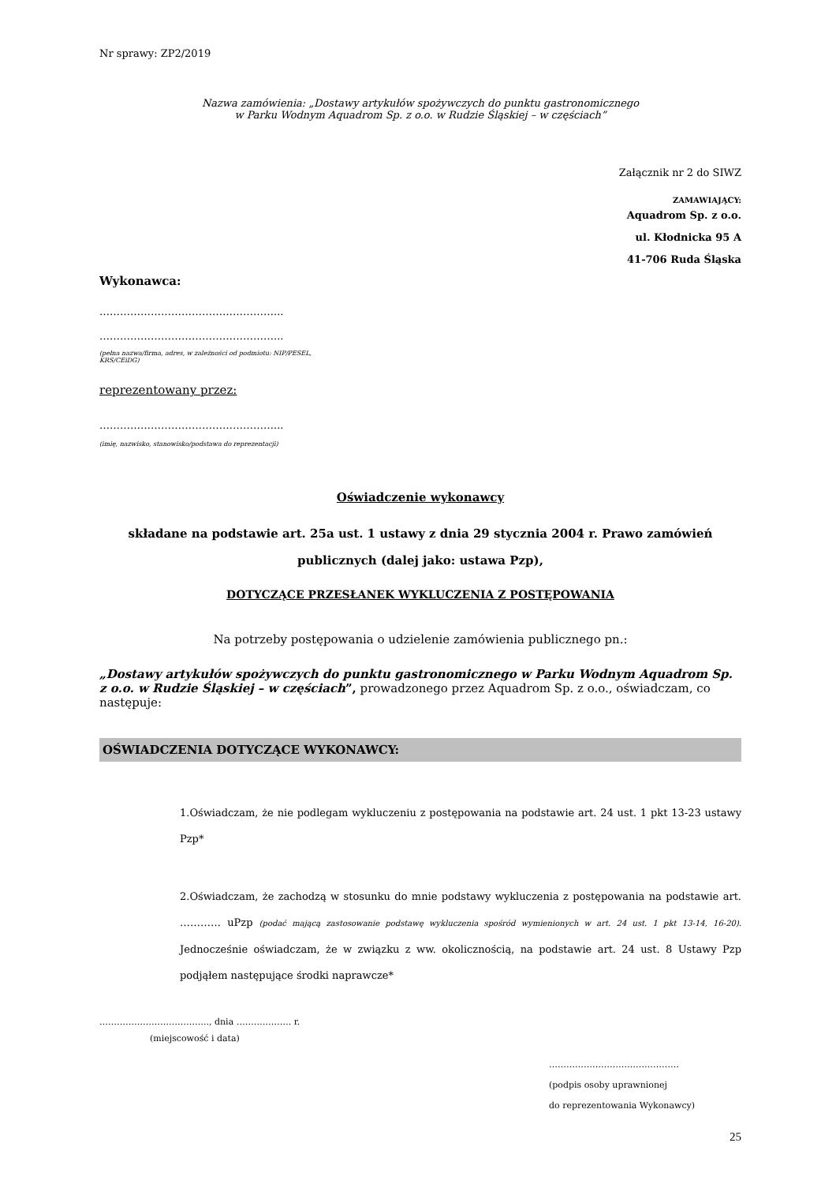Nr sprawy: ZP2/2019
Nazwa zamówienia: „Dostawy artykułów spożywczych do punktu gastronomicznego
w Parku Wodnym Aquadrom Sp. z o.o. w Rudzie Śląskiej – w częściach”
Załącznik nr 2 do SIWZ
ZAMAWIAJĄCY:
Aquadrom Sp. z o.o.
ul. Kłodnicka 95 A
41-706 Ruda Śląska
Wykonawca:
……………………………………………...
……………………………………………...
(pełna nazwa/firma, adres, w zależności od podmiotu: NIP/PESEL,
KRS/CEiDG)
reprezentowany przez:
……………………………………………...
(imię, nazwisko, stanowisko/podstawa do reprezentacji)
Oświadczenie wykonawcy
składane na podstawie art. 25a ust. 1 ustawy z dnia 29 stycznia 2004 r. Prawo zamówień
publicznych (dalej jako: ustawa Pzp),
DOTYCZĄCE PRZESŁANEK WYKLUCZENIA Z POSTĘPOWANIA
Na potrzeby postępowania o udzielenie zamówienia publicznego pn.:
„Dostawy artykułów spożywczych do punktu gastronomicznego w Parku Wodnym Aquadrom Sp. z o.o. w Rudzie Śląskiej – w częściach”, prowadzonego przez Aquadrom Sp. z o.o., oświadczam, co następuje:
OŚWIADCZENIA DOTYCZĄCE WYKONAWCY:
1.Oświadczam, że nie podlegam wykluczeniu z postępowania na podstawie art. 24 ust. 1 pkt 13-23 ustawy Pzp*
2.Oświadczam, że zachodzą w stosunku do mnie podstawy wykluczenia z postępowania na podstawie art. ………… uPzp (podać mającą zastosowanie podstawę wykluczenia spośród wymienionych w art. 24 ust. 1 pkt 13-14, 16-20). Jednocześnie oświadczam, że w związku z ww. okolicznością, na podstawie art. 24 ust. 8 Ustawy Pzp podjąłem następujące środki naprawcze*
……………………………….., dnia ………………. r.
(miejscowość i data)
………………………………………
(podpis osoby uprawnionej
do reprezentowania Wykonawcy)
25